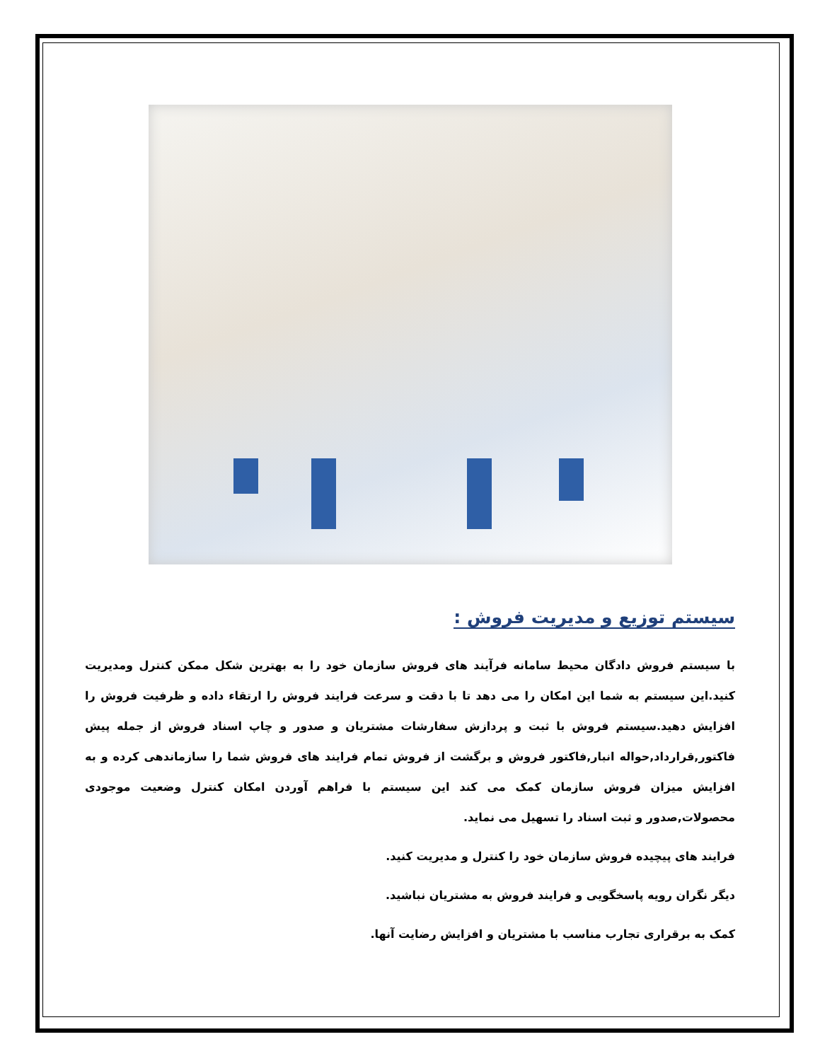سیستم توزیع و مدیریت فروش :
با سیستم فروش دادگان محیط سامانه فرآیند های فروش سازمان خود را به بهترین شکل ممکن کنترل ومدیریت کنید.این سیستم به شما این امکان را می دهد تا با دقت و سرعت فرایند فروش را ارتقاء داده و ظرفیت فروش را افزایش دهید.سیستم فروش با ثبت و پردازش سفارشات مشتریان و صدور و چاپ اسناد فروش از جمله پیش فاکتور,قرارداد,حواله انبار,فاکتور فروش و برگشت از فروش تمام فرایند های فروش شما را سازماندهی کرده و به افزایش میزان فروش سازمان کمک می کند این سیستم با فراهم آوردن امکان کنترل وضعیت موجودی محصولات,صدور و ثبت اسناد را تسهیل می نماید.
فرایند های پیچیده فروش سازمان خود را کنترل و مدیریت کنید.
دیگر نگران رویه پاسخگویی و فرایند فروش به مشتریان نباشید.
کمک به برقراری تجارب مناسب با مشتریان و افزایش رضایت آنها.